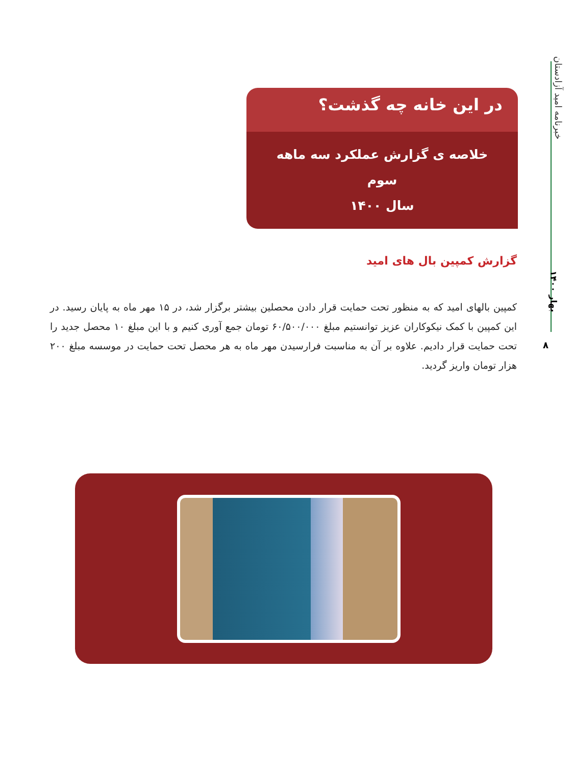خبرنامه امید آزادستان
بهار ۱۴۰۰
۸
در این خانه چه گذشت؟
خلاصه ی گزارش عملکرد سه ماهه سوم
سال ۱۴۰۰
گزارش کمپین بال های امید
کمپین بالهای امید که به منظور تحت حمایت قرار دادن محصلین بیشتر برگزار شد، در ۱۵ مهر ماه به پایان رسید. در این کمپین با کمک نیکوکاران عزیز توانستیم مبلغ ۶۰/۵۰۰/۰۰۰ تومان جمع آوری کنیم و با این مبلغ ۱۰ محصل جدید را تحت حمایت قرار دادیم. علاوه بر آن به مناسبت فرارسیدن مهر ماه به هر محصل تحت حمایت در موسسه مبلغ ۲۰۰ هزار تومان واریز گردید.